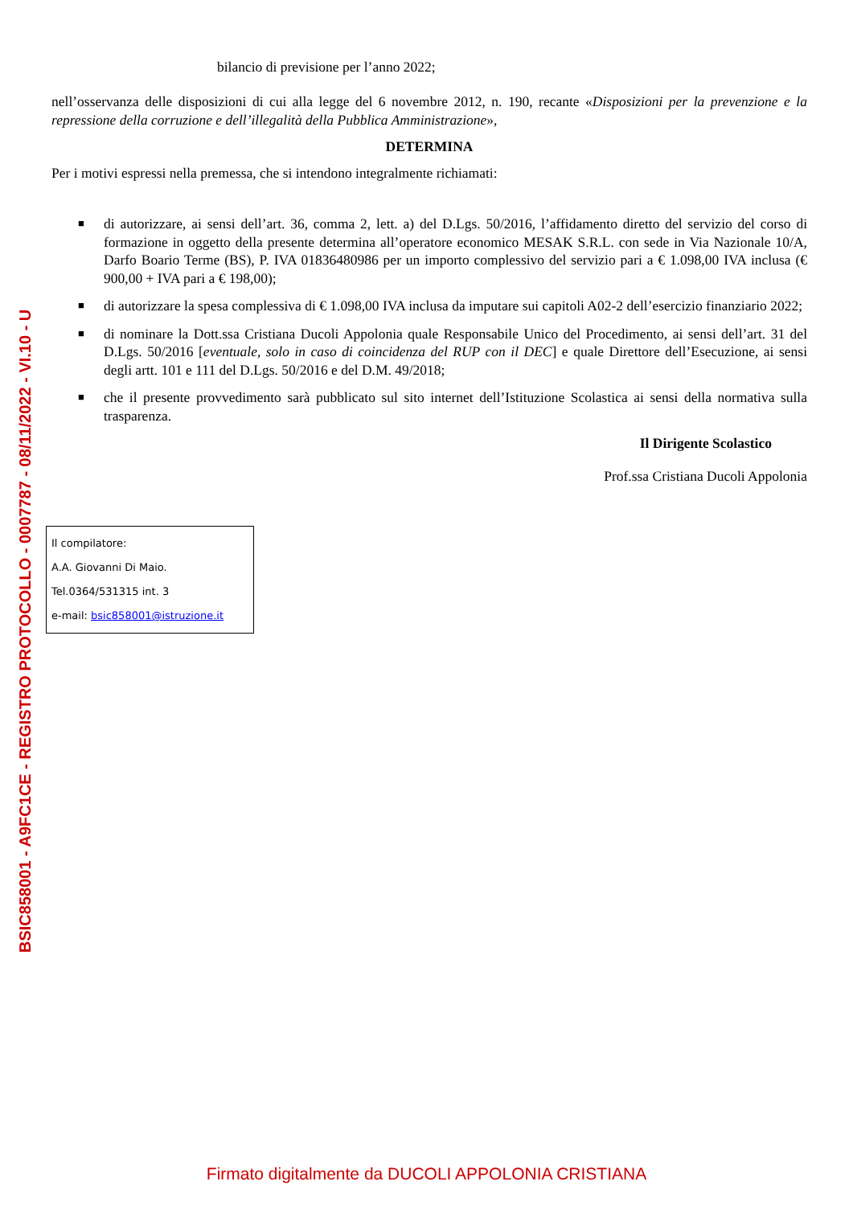BSIC858001 - A9FC1CE - REGISTRO PROTOCOLLO - 0007787 - 08/11/2022 - VI.10 - U
bilancio di previsione per l’anno 2022;
nell’osservanza delle disposizioni di cui alla legge del 6 novembre 2012, n. 190, recante «Disposizioni per la prevenzione e la repressione della corruzione e dell’illegalità della Pubblica Amministrazione»,
DETERMINA
Per i motivi espressi nella premessa, che si intendono integralmente richiamati:
■ di autorizzare, ai sensi dell’art. 36, comma 2, lett. a) del D.Lgs. 50/2016, l’affidamento diretto del servizio del corso di formazione in oggetto della presente determina all’operatore economico MESAK S.R.L. con sede in Via Nazionale 10/A, Darfo Boario Terme (BS), P. IVA 01836480986 per un importo complessivo del servizio pari a € 1.098,00 IVA inclusa (€ 900,00 + IVA pari a € 198,00);
■ di autorizzare la spesa complessiva di € 1.098,00 IVA inclusa da imputare sui capitoli A02-2 dell’esercizio finanziario 2022;
■ di nominare la Dott.ssa Cristiana Ducoli Appolonia quale Responsabile Unico del Procedimento, ai sensi dell’art. 31 del D.Lgs. 50/2016 [eventuale, solo in caso di coincidenza del RUP con il DEC] e quale Direttore dell’Esecuzione, ai sensi degli artt. 101 e 111 del D.Lgs. 50/2016 e del D.M. 49/2018;
■ che il presente provvedimento sarà pubblicato sul sito internet dell’Istituzione Scolastica ai sensi della normativa sulla trasparenza.
Il Dirigente Scolastico
Prof.ssa Cristiana Ducoli Appolonia
Il compilatore:
A.A. Giovanni Di Maio.
Tel.0364/531315 int. 3
e-mail: bsic858001@istruzione.it
Firmato digitalmente da DUCOLI APPOLONIA CRISTIANA